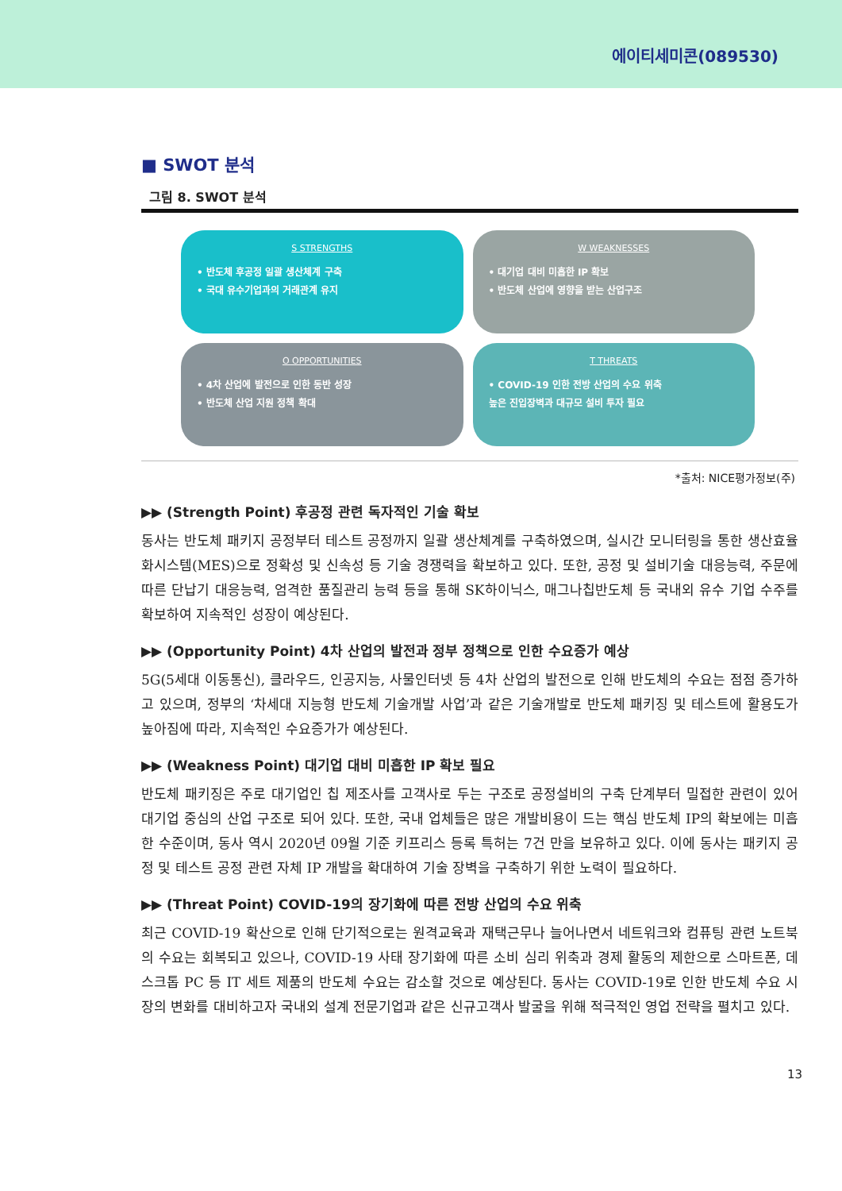에이티세미콘(089530)
■ SWOT 분석
그림 8. SWOT 분석
S STRENGTHS
• 반도체 후공정 일괄 생산체계 구축
• 국대 유수기업과의 거래관계 유지
W WEAKNESSES
• 대기업 대비 미흡한 IP 확보
• 반도체 산업에 영향을 받는 산업구조
O OPPORTUNITIES
• 4차 산업에 발전으로 인한 동반 성장
• 반도체 산업 지원 정책 확대
T THREATS
• COVID-19 인한 전방 산업의 수요 위축
높은 진입장벽과 대규모 설비 투자 필요
*출처: NICE평가정보(주)
▶▶ (Strength Point) 후공정 관련 독자적인 기술 확보
동사는 반도체 패키지 공정부터 테스트 공정까지 일괄 생산체계를 구축하였으며, 실시간 모니터링을 통한 생산효율화시스템(MES)으로 정확성 및 신속성 등 기술 경쟁력을 확보하고 있다. 또한, 공정 및 설비기술 대응능력, 주문에 따른 단납기 대응능력, 엄격한 품질관리 능력 등을 통해 SK하이닉스, 매그나칩반도체 등 국내외 유수 기업 수주를 확보하여 지속적인 성장이 예상된다.
▶▶ (Opportunity Point) 4차 산업의 발전과 정부 정책으로 인한 수요증가 예상
5G(5세대 이동통신), 클라우드, 인공지능, 사물인터넷 등 4차 산업의 발전으로 인해 반도체의 수요는 점점 증가하고 있으며, 정부의 ‘차세대 지능형 반도체 기술개발 사업’과 같은 기술개발로 반도체 패키징 및 테스트에 활용도가 높아짐에 따라, 지속적인 수요증가가 예상된다.
▶▶ (Weakness Point) 대기업 대비 미흡한 IP 확보 필요
반도체 패키징은 주로 대기업인 칩 제조사를 고객사로 두는 구조로 공정설비의 구축 단계부터 밀접한 관련이 있어 대기업 중심의 산업 구조로 되어 있다. 또한, 국내 업체들은 많은 개발비용이 드는 핵심 반도체 IP의 확보에는 미흡한 수준이며, 동사 역시 2020년 09월 기준 키프리스 등록 특허는 7건 만을 보유하고 있다. 이에 동사는 패키지 공정 및 테스트 공정 관련 자체 IP 개발을 확대하여 기술 장벽을 구축하기 위한 노력이 필요하다.
▶▶ (Threat Point) COVID-19의 장기화에 따른 전방 산업의 수요 위축
최근 COVID-19 확산으로 인해 단기적으로는 원격교육과 재택근무나 늘어나면서 네트워크와 컴퓨팅 관련 노트북의 수요는 회복되고 있으나, COVID-19 사태 장기화에 따른 소비 심리 위축과 경제 활동의 제한으로 스마트폰, 데스크톱 PC 등 IT 세트 제품의 반도체 수요는 감소할 것으로 예상된다. 동사는 COVID-19로 인한 반도체 수요 시장의 변화를 대비하고자 국내외 설계 전문기업과 같은 신규고객사 발굴을 위해 적극적인 영업 전략을 펼치고 있다.
13